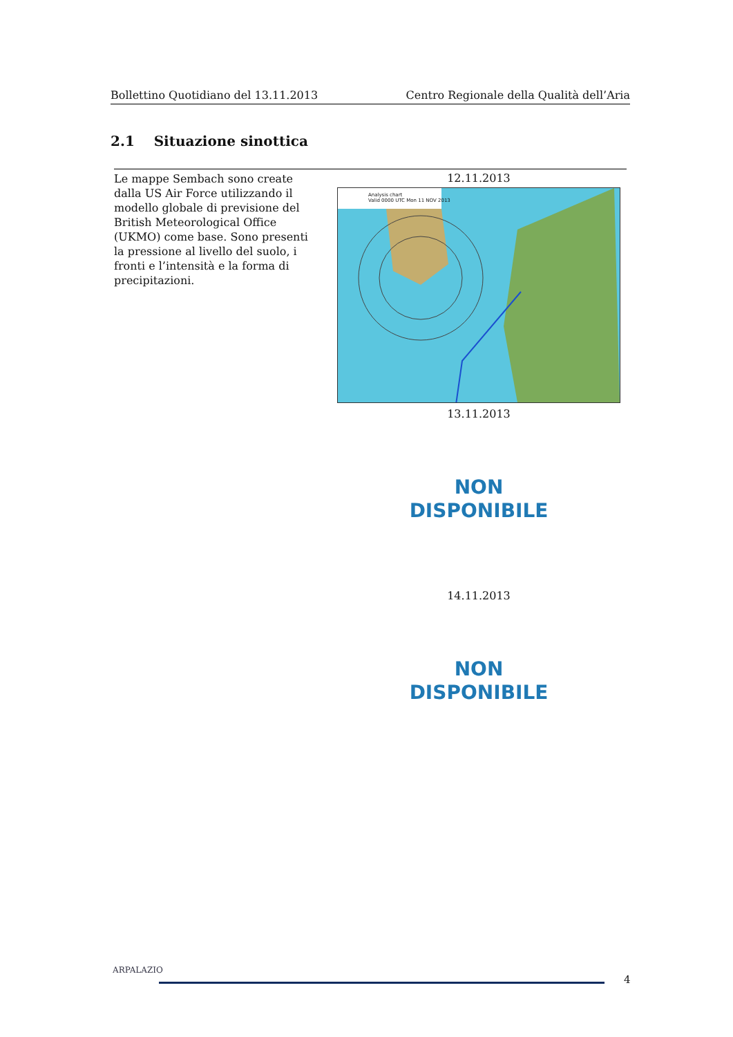Bollettino Quotidiano del 13.11.2013 Centro Regionale della Qualità dell’Aria
2.1 Situazione sinottica
Le mappe Sembach sono create dalla US Air Force utilizzando il modello globale di previsione del British Meteorological Office (UKMO) come base. Sono presenti la pressione al livello del suolo, i fronti e l’intensità e la forma di precipitazioni.
12.11.2013
Analysis chart
Valid 0000 UTC Mon 11 NOV 2013
13.11.2013
NON
DISPONIBILE
14.11.2013
NON
DISPONIBILE
ARPALAZIO
4